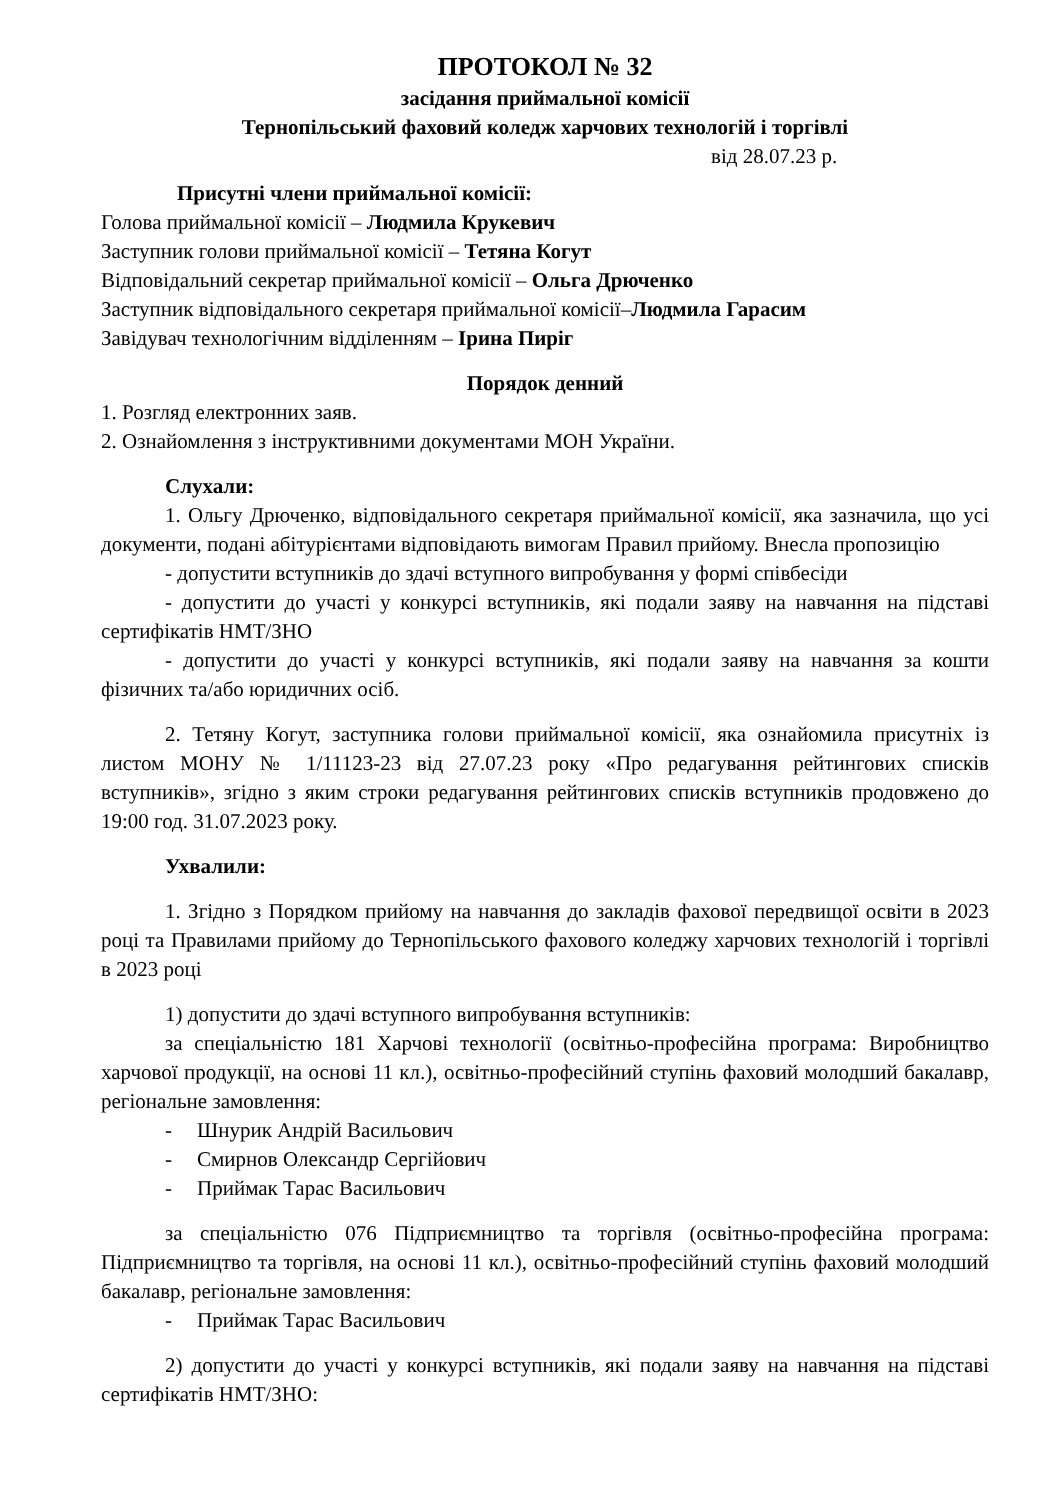ПРОТОКОЛ № 32
засідання приймальної комісії
Тернопільський фаховий коледж харчових технологій і торгівлі
від 28.07.23 р.
Присутні члени приймальної комісії:
Голова приймальної комісії – Людмила Крукевич
Заступник голови приймальної комісії – Тетяна Когут
Відповідальний секретар приймальної комісії – Ольга Дрюченко
Заступник відповідального секретаря приймальної комісії–Людмила Гарасим
Завідувач технологічним відділенням – Ірина Пиріг
Порядок денний
1. Розгляд електронних заяв.
2. Ознайомлення з інструктивними документами МОН України.
Слухали:
1. Ольгу Дрюченко, відповідального секретаря приймальної комісії, яка зазначила, що усі документи, подані абітурієнтами відповідають вимогам Правил прийому. Внесла пропозицію
- допустити вступників до здачі вступного випробування у формі співбесіди
- допустити до участі у конкурсі вступників, які подали заяву на навчання на підставі сертифікатів НМТ/ЗНО
- допустити до участі у конкурсі вступників, які подали заяву на навчання за кошти фізичних та/або юридичних осіб.
2. Тетяну Когут, заступника голови приймальної комісії, яка ознайомила присутніх із листом МОНУ № 1/11123-23 від 27.07.23 року «Про редагування рейтингових списків вступників», згідно з яким строки редагування рейтингових списків вступників продовжено до 19:00 год. 31.07.2023 року.
Ухвалили:
1. Згідно з Порядком прийому на навчання до закладів фахової передвищої освіти в 2023 році та Правилами прийому до Тернопільського фахового коледжу харчових технологій і торгівлі в 2023 році
1) допустити до здачі вступного випробування вступників:
за спеціальністю 181 Харчові технології (освітньо-професійна програма: Виробництво харчової продукції, на основі 11 кл.), освітньо-професійний ступінь фаховий молодший бакалавр, регіональне замовлення:
- Шнурик Андрій Васильович
- Смирнов Олександр Сергійович
- Приймак Тарас Васильович
за спеціальністю 076 Підприємництво та торгівля (освітньо-професійна програма: Підприємництво та торгівля, на основі 11 кл.), освітньо-професійний ступінь фаховий молодший бакалавр, регіональне замовлення:
- Приймак Тарас Васильович
2) допустити до участі у конкурсі вступників, які подали заяву на навчання на підставі сертифікатів НМТ/ЗНО: